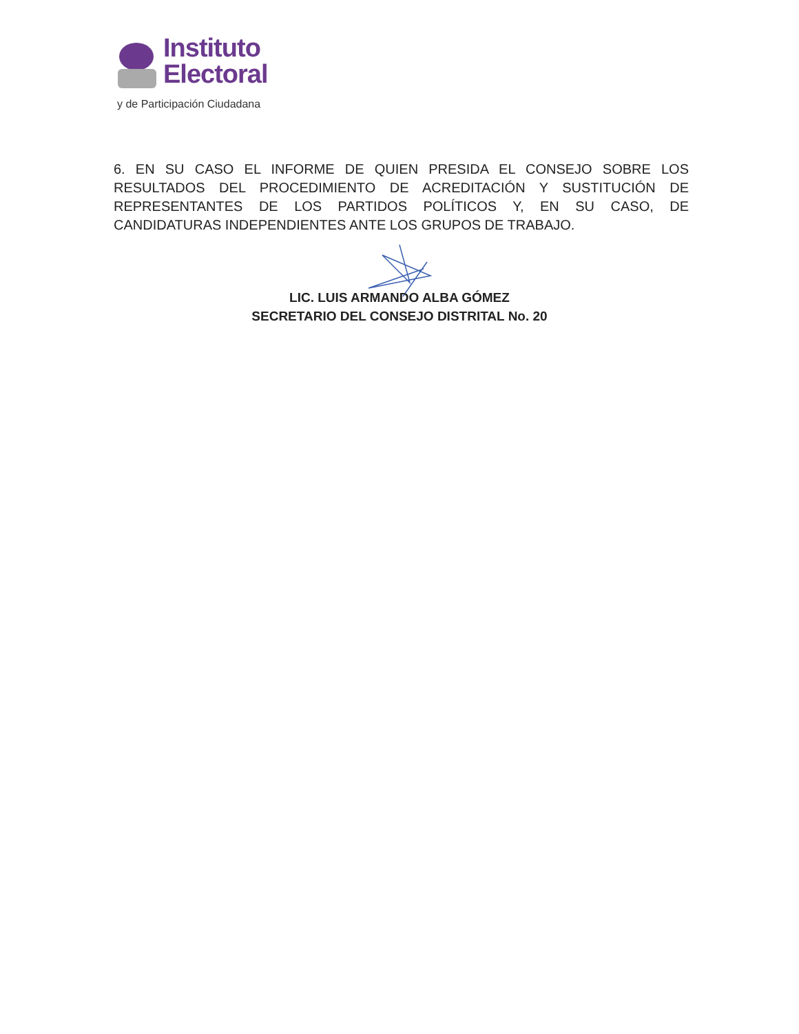Instituto
Electoral
y de Participación Ciudadana
6. EN SU CASO EL INFORME DE QUIEN PRESIDA EL CONSEJO SOBRE LOS RESULTADOS DEL PROCEDIMIENTO DE ACREDITACIÓN Y SUSTITUCIÓN DE REPRESENTANTES DE LOS PARTIDOS POLÍTICOS Y, EN SU CASO, DE CANDIDATURAS INDEPENDIENTES ANTE LOS GRUPOS DE TRABAJO.
LIC. LUIS ARMANDO ALBA GÓMEZ
SECRETARIO DEL CONSEJO DISTRITAL No. 20